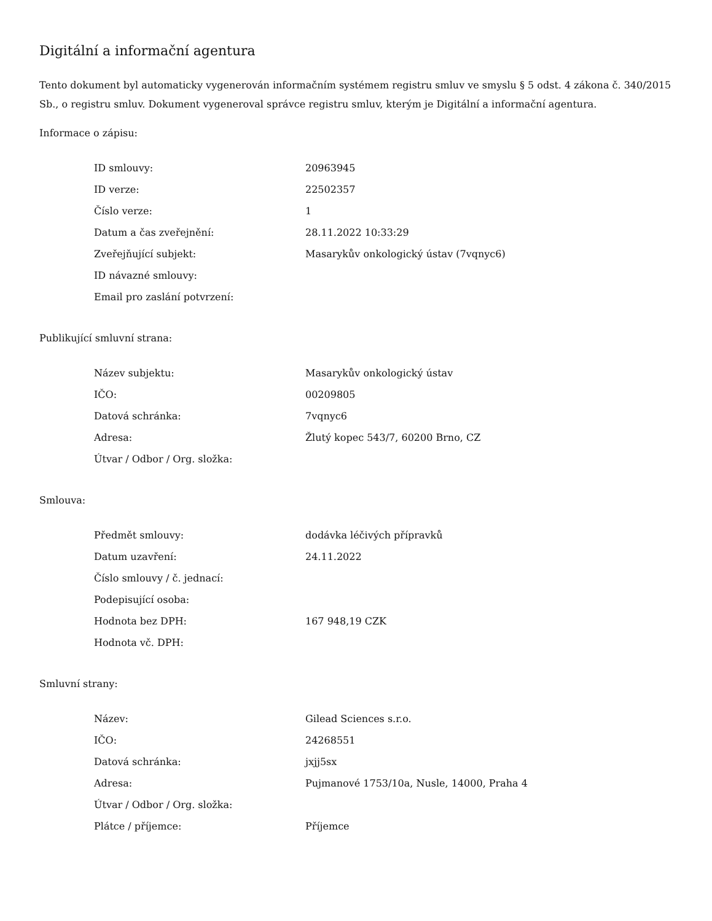Digitální a informační agentura
Tento dokument byl automaticky vygenerován informačním systémem registru smluv ve smyslu § 5 odst. 4 zákona č. 340/2015 Sb., o registru smluv. Dokument vygeneroval správce registru smluv, kterým je Digitální a informační agentura.
Informace o zápisu:
| ID smlouvy: | 20963945 |
| ID verze: | 22502357 |
| Číslo verze: | 1 |
| Datum a čas zveřejnění: | 28.11.2022 10:33:29 |
| Zveřejňující subjekt: | Masarykův onkologický ústav (7vqnyc6) |
| ID návazné smlouvy: | |
| Email pro zaslání potvrzení: | |
Publikující smluvní strana:
| Název subjektu: | Masarykův onkologický ústav |
| IČO: | 00209805 |
| Datová schránka: | 7vqnyc6 |
| Adresa: | Žlutý kopec 543/7, 60200 Brno, CZ |
| Útvar / Odbor / Org. složka: | |
Smlouva:
| Předmět smlouvy: | dodávka léčivých přípravků |
| Datum uzavření: | 24.11.2022 |
| Číslo smlouvy / č. jednací: | |
| Podepisující osoba: | |
| Hodnota bez DPH: | 167 948,19 CZK |
| Hodnota vč. DPH: | |
Smluvní strany:
| Název: | Gilead Sciences s.r.o. |
| IČO: | 24268551 |
| Datová schránka: | jxjj5sx |
| Adresa: | Pujmanové 1753/10a, Nusle, 14000, Praha 4 |
| Útvar / Odbor / Org. složka: | |
| Plátce / příjemce: | Příjemce |